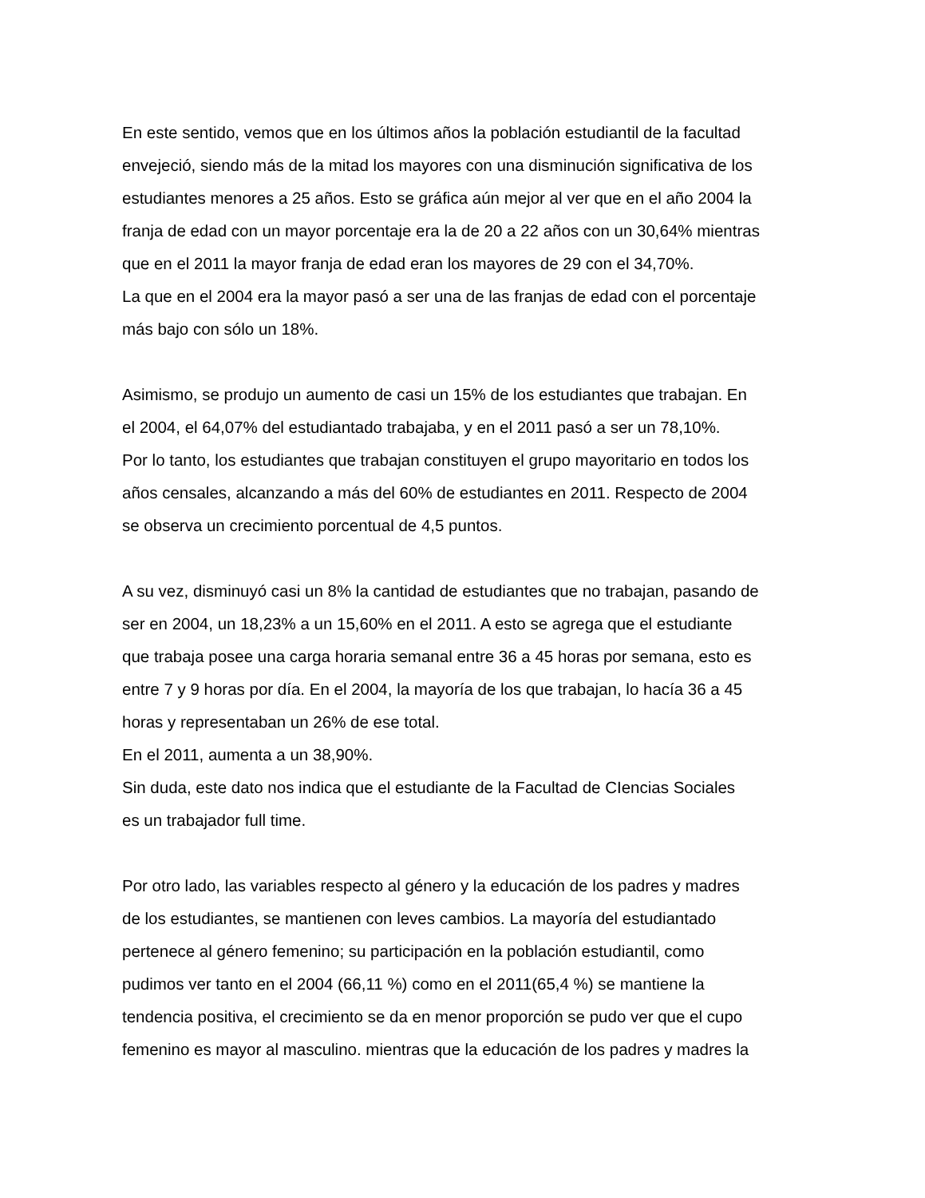En este sentido, vemos que en los últimos años la población estudiantil de la facultad
envejeció, siendo más de la mitad los mayores con una disminución significativa de los
estudiantes menores a 25 años. Esto se gráfica aún mejor al ver que en el año 2004 la
franja de edad con un mayor porcentaje era la de 20 a 22 años con un 30,64% mientras
que en el 2011 la mayor franja de edad eran los mayores de 29 con el 34,70%.
La que en el 2004 era la mayor pasó a ser una de las franjas de edad con el porcentaje
más bajo con sólo un 18%.
Asimismo, se produjo un aumento de casi un 15% de los estudiantes que trabajan. En
el 2004, el 64,07% del estudiantado trabajaba, y en el 2011 pasó a ser un 78,10%.
Por lo tanto, los estudiantes que trabajan constituyen el grupo mayoritario en todos los
años censales, alcanzando a más del 60% de estudiantes en 2011. Respecto de 2004
se observa un crecimiento porcentual de 4,5 puntos.
A su vez, disminuyó casi un 8% la cantidad de estudiantes que no trabajan, pasando de
ser en 2004, un 18,23% a un 15,60% en el 2011. A esto se agrega que el estudiante
que trabaja posee una carga horaria semanal entre 36 a 45 horas por semana, esto es
entre 7 y 9 horas por día. En el 2004, la mayoría de los que trabajan, lo hacía 36 a 45
horas y representaban un 26% de ese total.
En el 2011, aumenta a un 38,90%.
Sin duda, este dato nos indica que el estudiante de la Facultad de CIencias Sociales
es un trabajador full time.
Por otro lado, las variables respecto al género y la educación de los padres y madres
de los estudiantes, se mantienen con leves cambios. La mayoría del estudiantado
pertenece al género femenino; su participación en la población estudiantil, como
pudimos ver tanto en el 2004 (66,11 %) como en el 2011(65,4 %) se mantiene la
tendencia positiva, el crecimiento se da en menor proporción se pudo ver que el cupo
femenino es mayor al masculino. mientras que la educación de los padres y madres la